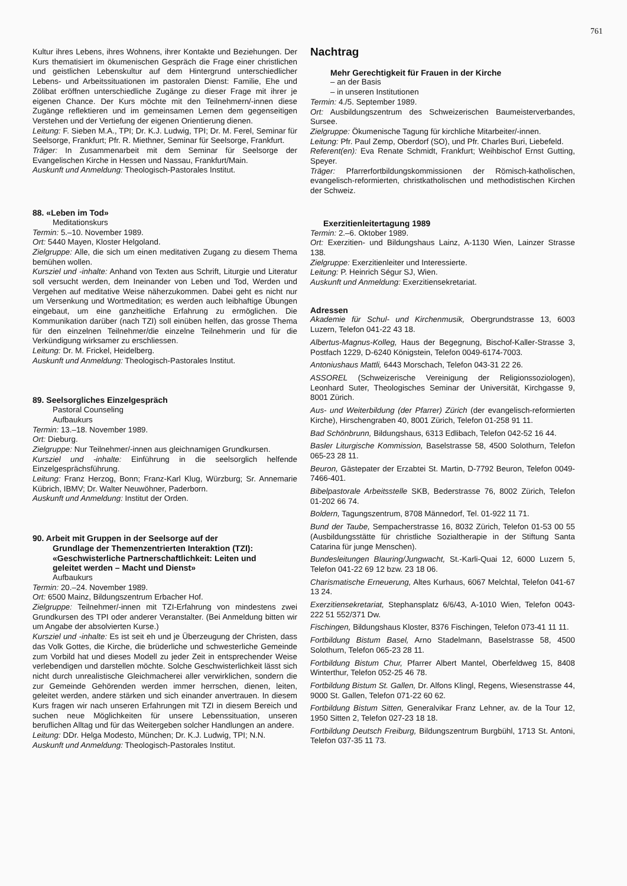761
Kultur ihres Lebens, ihres Wohnens, ihrer Kontakte und Beziehungen. Der Kurs thematisiert im ökumenischen Gespräch die Frage einer christlichen und geistlichen Lebenskultur auf dem Hintergrund unterschiedlicher Lebens- und Arbeitssituationen im pastoralen Dienst: Familie, Ehe und Zölibat eröffnen unterschiedliche Zugänge zu dieser Frage mit ihrer je eigenen Chance. Der Kurs möchte mit den Teilnehmern/-innen diese Zugänge reflektieren und im gemeinsamen Lernen dem gegenseitigen Verstehen und der Vertiefung der eigenen Orientierung dienen.
Leitung: F. Sieben M.A., TPI; Dr. K.J. Ludwig, TPI; Dr. M. Ferel, Seminar für Seelsorge, Frankfurt; Pfr. R. Miethner, Seminar für Seelsorge, Frankfurt.
Träger: In Zusammenarbeit mit dem Seminar für Seelsorge der Evangelischen Kirche in Hessen und Nassau, Frankfurt/Main.
Auskunft und Anmeldung: Theologisch-Pastorales Institut.
88. «Leben im Tod»
Meditationskurs
Termin: 5.–10. November 1989.
Ort: 5440 Mayen, Kloster Helgoland.
Zielgruppe: Alle, die sich um einen meditativen Zugang zu diesem Thema bemühen wollen.
Kursziel und -inhalte: Anhand von Texten aus Schrift, Liturgie und Literatur soll versucht werden, dem Ineinander von Leben und Tod, Werden und Vergehen auf meditative Weise näherzukommen. Dabei geht es nicht nur um Versenkung und Wortmeditation; es werden auch leibhaftige Übungen eingebaut, um eine ganzheitliche Erfahrung zu ermöglichen. Die Kommunikation darüber (nach TZI) soll einüben helfen, das grosse Thema für den einzelnen Teilnehmer/die einzelne Teilnehmerin und für die Verkündigung wirksamer zu erschliessen.
Leitung: Dr. M. Frickel, Heidelberg.
Auskunft und Anmeldung: Theologisch-Pastorales Institut.
89. Seelsorgliches Einzelgespräch
Pastoral Counseling
Aufbaukurs
Termin: 13.–18. November 1989.
Ort: Dieburg.
Zielgruppe: Nur Teilnehmer/-innen aus gleichnamigen Grundkursen.
Kursziel und -inhalte: Einführung in die seelsorglich helfende Einzelgesprächsführung.
Leitung: Franz Herzog, Bonn; Franz-Karl Klug, Würzburg; Sr. Annemarie Kübrich, IBMV; Dr. Walter Neuwöhner, Paderborn.
Auskunft und Anmeldung: Institut der Orden.
90. Arbeit mit Gruppen in der Seelsorge auf der
Grundlage der Themenzentrierten Interaktion (TZI):
«Geschwisterliche Partnerschaftlichkeit: Leiten und
geleitet werden – Macht und Dienst»
Aufbaukurs
Termin: 20.–24. November 1989.
Ort: 6500 Mainz, Bildungszentrum Erbacher Hof.
Zielgruppe: Teilnehmer/-innen mit TZI-Erfahrung von mindestens zwei Grundkursen des TPI oder anderer Veranstalter. (Bei Anmeldung bitten wir um Angabe der absolvierten Kurse.)
Kursziel und -inhalte: Es ist seit eh und je Überzeugung der Christen, dass das Volk Gottes, die Kirche, die brüderliche und schwesterliche Gemeinde zum Vorbild hat und dieses Modell zu jeder Zeit in entsprechender Weise verlebendigen und darstellen möchte. Solche Geschwisterlichkeit lässt sich nicht durch unrealistische Gleichmacherei aller verwirklichen, sondern die zur Gemeinde Gehörenden werden immer herrschen, dienen, leiten, geleitet werden, andere stärken und sich einander anvertrauen. In diesem Kurs fragen wir nach unseren Erfahrungen mit TZI in diesem Bereich und suchen neue Möglichkeiten für unsere Lebenssituation, unseren beruflichen Alltag und für das Weitergeben solcher Handlungen an andere.
Leitung: DDr. Helga Modesto, München; Dr. K.J. Ludwig, TPI; N.N.
Auskunft und Anmeldung: Theologisch-Pastorales Institut.
Nachtrag
Mehr Gerechtigkeit für Frauen in der Kirche
– an der Basis
– in unseren Institutionen
Termin: 4./5. September 1989.
Ort: Ausbildungszentrum des Schweizerischen Baumeisterverbandes, Sursee.
Zielgruppe: Ökumenische Tagung für kirchliche Mitarbeiter/-innen.
Leitung: Pfr. Paul Zemp, Oberdorf (SO), und Pfr. Charles Buri, Liebefeld.
Referent(en): Eva Renate Schmidt, Frankfurt; Weihbischof Ernst Gutting, Speyer.
Träger: Pfarrerfortbildungskommissionen der Römisch-katholischen, evangelisch-reformierten, christkatholischen und methodistischen Kirchen der Schweiz.
Exerzitienleitertagung 1989
Termin: 2.–6. Oktober 1989.
Ort: Exerzitien- und Bildungshaus Lainz, A-1130 Wien, Lainzer Strasse 138.
Zielgruppe: Exerzitienleiter und Interessierte.
Leitung: P. Heinrich Ségur SJ, Wien.
Auskunft und Anmeldung: Exerzitiensekretariat.
Adressen
Akademie für Schul- und Kirchenmusik, Obergrundstrasse 13, 6003 Luzern, Telefon 041-22 43 18.
Albertus-Magnus-Kolleg, Haus der Begegnung, Bischof-Kaller-Strasse 3, Postfach 1229, D-6240 Königstein, Telefon 0049-6174-7003.
Antoniushaus Mattli, 6443 Morschach, Telefon 043-31 22 26.
ASSOREL (Schweizerische Vereinigung der Religionssoziologen), Leonhard Suter, Theologisches Seminar der Universität, Kirchgasse 9, 8001 Zürich.
Aus- und Weiterbildung (der Pfarrer) Zürich (der evangelisch-reformierten Kirche), Hirschengraben 40, 8001 Zürich, Telefon 01-258 91 11.
Bad Schönbrunn, Bildungshaus, 6313 Edlibach, Telefon 042-52 16 44.
Basler Liturgische Kommission, Baselstrasse 58, 4500 Solothurn, Telefon 065-23 28 11.
Beuron, Gästepater der Erzabtei St. Martin, D-7792 Beuron, Telefon 0049-7466-401.
Bibelpastorale Arbeitsstelle SKB, Bederstrasse 76, 8002 Zürich, Telefon 01-202 66 74.
Boldern, Tagungszentrum, 8708 Männedorf, Tel. 01-922 11 71.
Bund der Taube, Sempacherstrasse 16, 8032 Zürich, Telefon 01-53 00 55 (Ausbildungsstätte für christliche Sozialtherapie in der Stiftung Santa Catarina für junge Menschen).
Bundesleitungen Blauring/Jungwacht, St.-Karli-Quai 12, 6000 Luzern 5, Telefon 041-22 69 12 bzw. 23 18 06.
Charismatische Erneuerung, Altes Kurhaus, 6067 Melchtal, Telefon 041-67 13 24.
Exerzitiensekretariat, Stephansplatz 6/6/43, A-1010 Wien, Telefon 0043-222 51 552/371 Dw.
Fischingen, Bildungshaus Kloster, 8376 Fischingen, Telefon 073-41 11 11.
Fortbildung Bistum Basel, Arno Stadelmann, Baselstrasse 58, 4500 Solothurn, Telefon 065-23 28 11.
Fortbildung Bistum Chur, Pfarrer Albert Mantel, Oberfeldweg 15, 8408 Winterthur, Telefon 052-25 46 78.
Fortbildung Bistum St. Gallen, Dr. Alfons Klingl, Regens, Wiesenstrasse 44, 9000 St. Gallen, Telefon 071-22 60 62.
Fortbildung Bistum Sitten, Generalvikar Franz Lehner, av. de la Tour 12, 1950 Sitten 2, Telefon 027-23 18 18.
Fortbildung Deutsch Freiburg, Bildungszentrum Burgbühl, 1713 St. Antoni, Telefon 037-35 11 73.